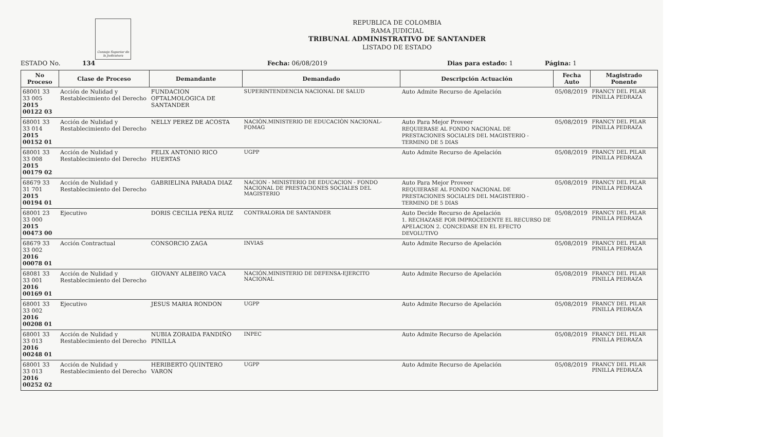Consejo Superior de la Judicatura
REPUBLICA DE COLOMBIA
RAMA JUDICIAL
TRIBUNAL ADMINISTRATIVO DE SANTANDER
LISTADO DE ESTADO
ESTADO No. 134 Fecha: 06/08/2019 Dias para estado: 1 Página: 1
| No Proceso | Clase de Proceso | Demandante | Demandado | Descripción Actuación | Fecha Auto | Magistrado Ponente |
| --- | --- | --- | --- | --- | --- | --- |
| 68001 33 33 005 2015 00122 03 | Acción de Nulidad y Restablecimiento del Derecho | FUNDACION OFTALMOLOGICA DE SANTANDER | SUPERINTENDENCIA NACIONAL DE SALUD | Auto Admite Recurso de Apelación | 05/08/2019 | FRANCY DEL PILAR PINILLA PEDRAZA |
| 68001 33 33 014 2015 00152 01 | Acción de Nulidad y Restablecimiento del Derecho | NELLY PEREZ DE ACOSTA | NACIÒN.MINISTERIO DE EDUCACIÒN NACIONAL-FOMAG | Auto Para Mejor Proveer REQUIERASE AL FONDO NACIONAL DE PRESTACIONES SOCIALES DEL MAGISTERIO - TERMINO DE 5 DIAS | 05/08/2019 | FRANCY DEL PILAR PINILLA PEDRAZA |
| 68001 33 33 008 2015 00179 02 | Acción de Nulidad y Restablecimiento del Derecho | FELIX ANTONIO RICO HUERTAS | UGPP | Auto Admite Recurso de Apelación | 05/08/2019 | FRANCY DEL PILAR PINILLA PEDRAZA |
| 68679 33 31 701 2015 00194 01 | Acción de Nulidad y Restablecimiento del Derecho | GABRIELINA PARADA DIAZ | NACION - MINISTERIO DE EDUCACION - FONDO NACIONAL DE PRESTACIONES SOCIALES DEL MAGISTERIO | Auto Para Mejor Proveer REQUIERASE AL FONDO NACIONAL DE PRESTACIONES SOCIALES DEL MAGISTERIO - TERMINO DE 5 DIAS | 05/08/2019 | FRANCY DEL PILAR PINILLA PEDRAZA |
| 68001 23 33 000 2015 00473 00 | Ejecutivo | DORIS CECILIA PEÑA RUIZ | CONTRALORIA DE SANTANDER | Auto Decide Recurso de Apelación 1. RECHAZASE POR IMPROCEDENTE EL RECURSO DE APELACION 2. CONCEDASE EN EL EFECTO DEVOLUTIVO | 05/08/2019 | FRANCY DEL PILAR PINILLA PEDRAZA |
| 68679 33 33 002 2016 00078 01 | Acción Contractual | CONSORCIO ZAGA | INVIAS | Auto Admite Recurso de Apelación | 05/08/2019 | FRANCY DEL PILAR PINILLA PEDRAZA |
| 68081 33 33 001 2016 00169 01 | Acción de Nulidad y Restablecimiento del Derecho | GIOVANY ALBEIRO VACA | NACIÓN.MINISTERIO DE DEFENSA-EJERCITO NACIONAL | Auto Admite Recurso de Apelación | 05/08/2019 | FRANCY DEL PILAR PINILLA PEDRAZA |
| 68001 33 33 002 2016 00208 01 | Ejecutivo | JESUS MARIA RONDON | UGPP | Auto Admite Recurso de Apelación | 05/08/2019 | FRANCY DEL PILAR PINILLA PEDRAZA |
| 68001 33 33 013 2016 00248 01 | Acción de Nulidad y Restablecimiento del Derecho | NUBIA ZORAIDA FANDIÑO PINILLA | INPEC | Auto Admite Recurso de Apelación | 05/08/2019 | FRANCY DEL PILAR PINILLA PEDRAZA |
| 68001 33 33 013 2016 00252 02 | Acción de Nulidad y Restablecimiento del Derecho | HERIBERTO QUINTERO VARON | UGPP | Auto Admite Recurso de Apelación | 05/08/2019 | FRANCY DEL PILAR PINILLA PEDRAZA |